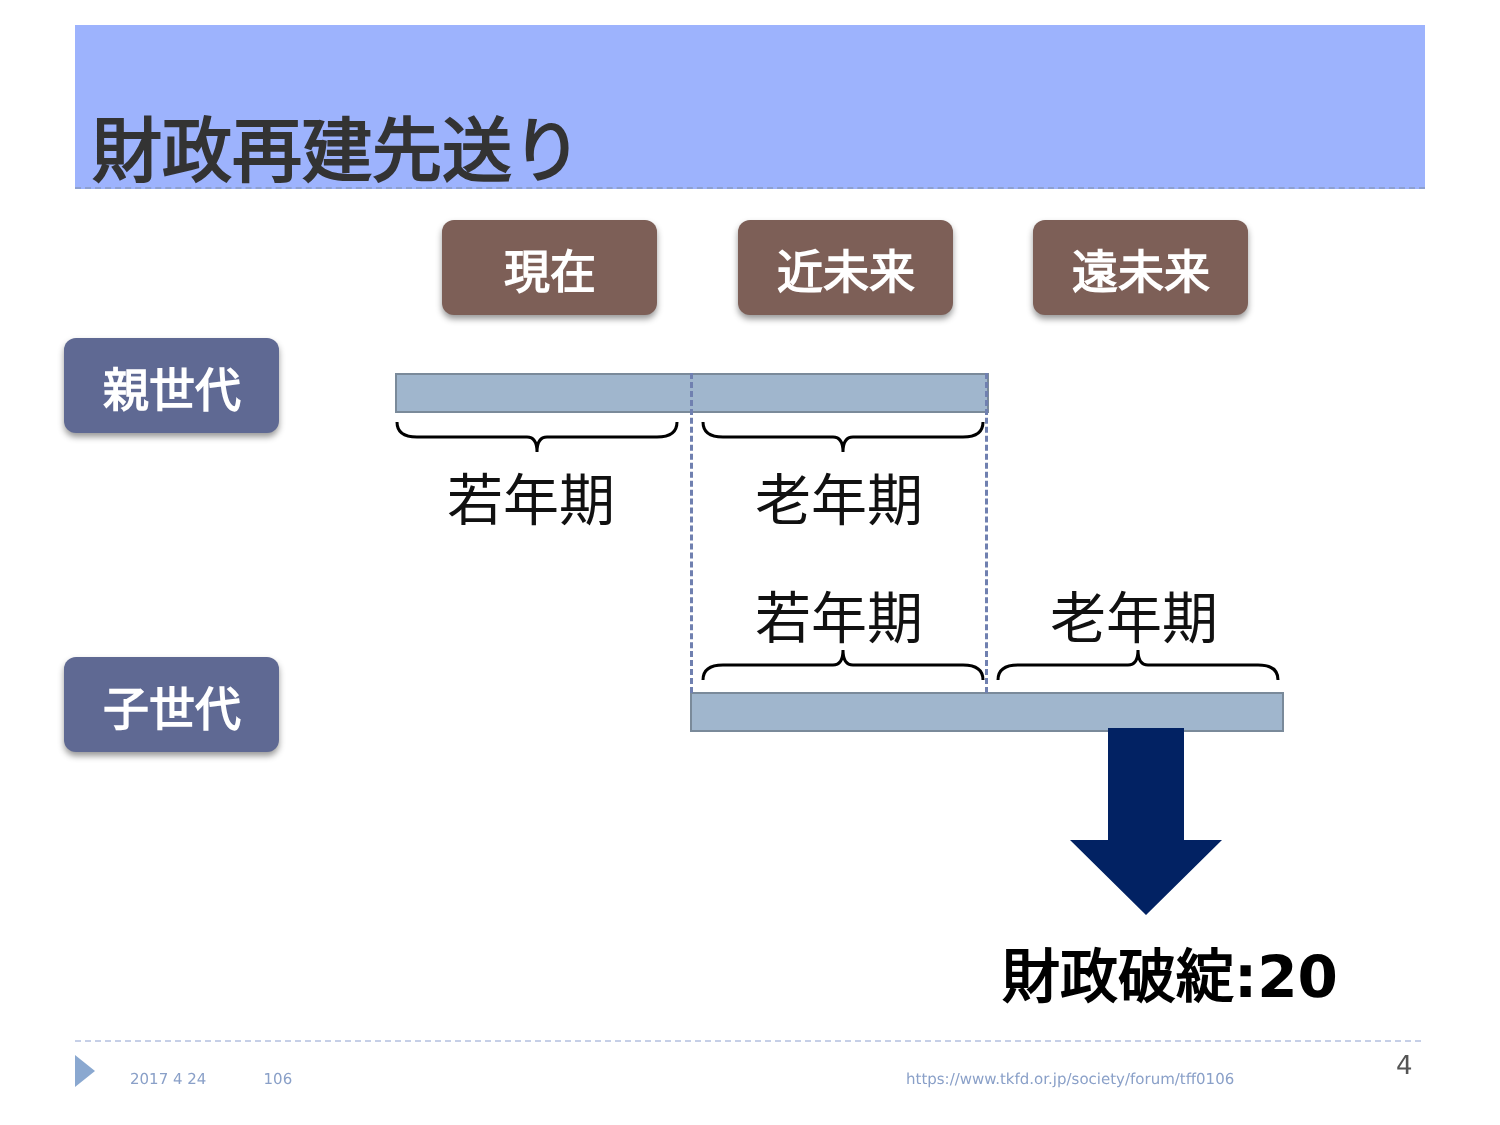財政再建先送り
現在 近未来 遠未来
親世代
子世代
若年期 老年期
若年期 老年期
財政破綻:20
2017 4 24 106
https://www.tkfd.or.jp/society/forum/tff0106
4